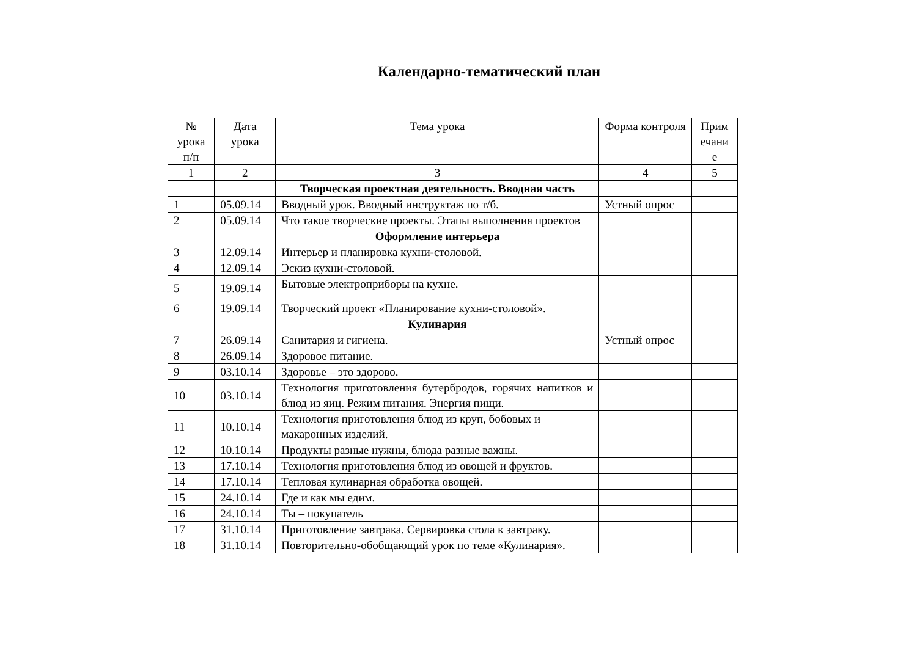Календарно-тематический план
| № урока п/п | Дата урока | Тема урока | Форма контроля | Прим ечани е |
| --- | --- | --- | --- | --- |
| 1 | 2 | 3 | 4 | 5 |
| | | Творческая проектная деятельность. Вводная часть | | |
| 1 | 05.09.14 | Вводный урок. Вводный инструктаж по т/б. | Устный опрос | |
| 2 | 05.09.14 | Что такое творческие проекты. Этапы выполнения проектов | | |
| | | Оформление интерьера | | |
| 3 | 12.09.14 | Интерьер и планировка кухни-столовой. | | |
| 4 | 12.09.14 | Эскиз кухни-столовой. | | |
| 5 | 19.09.14 | Бытовые электроприборы на кухне. | | |
| 6 | 19.09.14 | Творческий проект «Планирование кухни-столовой». | | |
| | | Кулинария | | |
| 7 | 26.09.14 | Санитария и гигиена. | Устный опрос | |
| 8 | 26.09.14 | Здоровое питание. | | |
| 9 | 03.10.14 | Здоровье – это здорово. | | |
| 10 | 03.10.14 | Технология приготовления бутербродов, горячих напитков и блюд из яиц. Режим питания. Энергия пищи. | | |
| 11 | 10.10.14 | Технология приготовления блюд из круп, бобовых и макаронных изделий. | | |
| 12 | 10.10.14 | Продукты разные нужны, блюда разные важны. | | |
| 13 | 17.10.14 | Технология приготовления блюд из овощей и фруктов. | | |
| 14 | 17.10.14 | Тепловая кулинарная обработка овощей. | | |
| 15 | 24.10.14 | Где и как мы едим. | | |
| 16 | 24.10.14 | Ты – покупатель | | |
| 17 | 31.10.14 | Приготовление завтрака. Сервировка стола к завтраку. | | |
| 18 | 31.10.14 | Повторительно-обобщающий урок по теме «Кулинария». | | |